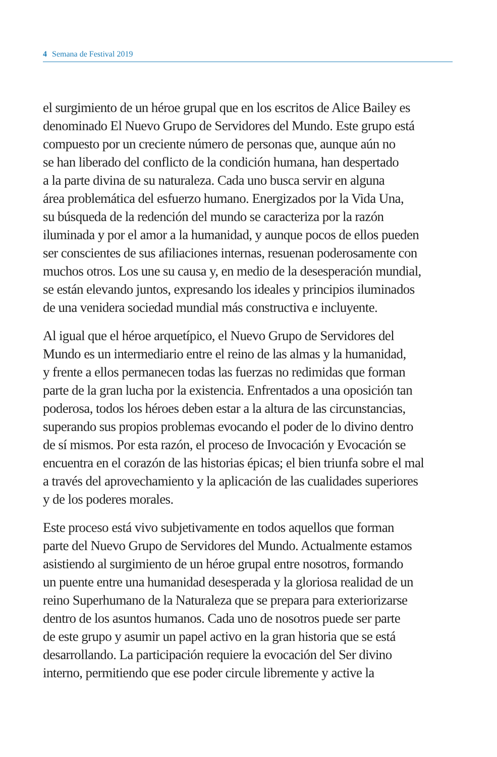4 Semana de Festival 2019
el surgimiento de un héroe grupal que en los escritos de Alice Bailey es
denominado El Nuevo Grupo de Servidores del Mundo. Este grupo está
compuesto por un creciente número de personas que, aunque aún no
se han liberado del conflicto de la condición humana, han despertado
a la parte divina de su naturaleza. Cada uno busca servir en alguna
área problemática del esfuerzo humano. Energizados por la Vida Una,
su búsqueda de la redención del mundo se caracteriza por la razón
iluminada y por el amor a la humanidad, y aunque pocos de ellos pueden
ser conscientes de sus afiliaciones internas, resuenan poderosamente con
muchos otros. Los une su causa y, en medio de la desesperación mundial,
se están elevando juntos, expresando los ideales y principios iluminados
de una venidera sociedad mundial más constructiva e incluyente.
Al igual que el héroe arquetípico, el Nuevo Grupo de Servidores del
Mundo es un intermediario entre el reino de las almas y la humanidad,
y frente a ellos permanecen todas las fuerzas no redimidas que forman
parte de la gran lucha por la existencia. Enfrentados a una oposición tan
poderosa, todos los héroes deben estar a la altura de las circunstancias,
superando sus propios problemas evocando el poder de lo divino dentro
de sí mismos. Por esta razón, el proceso de Invocación y Evocación se
encuentra en el corazón de las historias épicas; el bien triunfa sobre el mal
a través del aprovechamiento y la aplicación de las cualidades superiores
y de los poderes morales.
Este proceso está vivo subjetivamente en todos aquellos que forman
parte del Nuevo Grupo de Servidores del Mundo. Actualmente estamos
asistiendo al surgimiento de un héroe grupal entre nosotros, formando
un puente entre una humanidad desesperada y la gloriosa realidad de un
reino Superhumano de la Naturaleza que se prepara para exteriorizarse
dentro de los asuntos humanos. Cada uno de nosotros puede ser parte
de este grupo y asumir un papel activo en la gran historia que se está
desarrollando. La participación requiere la evocación del Ser divino
interno, permitiendo que ese poder circule libremente y active la